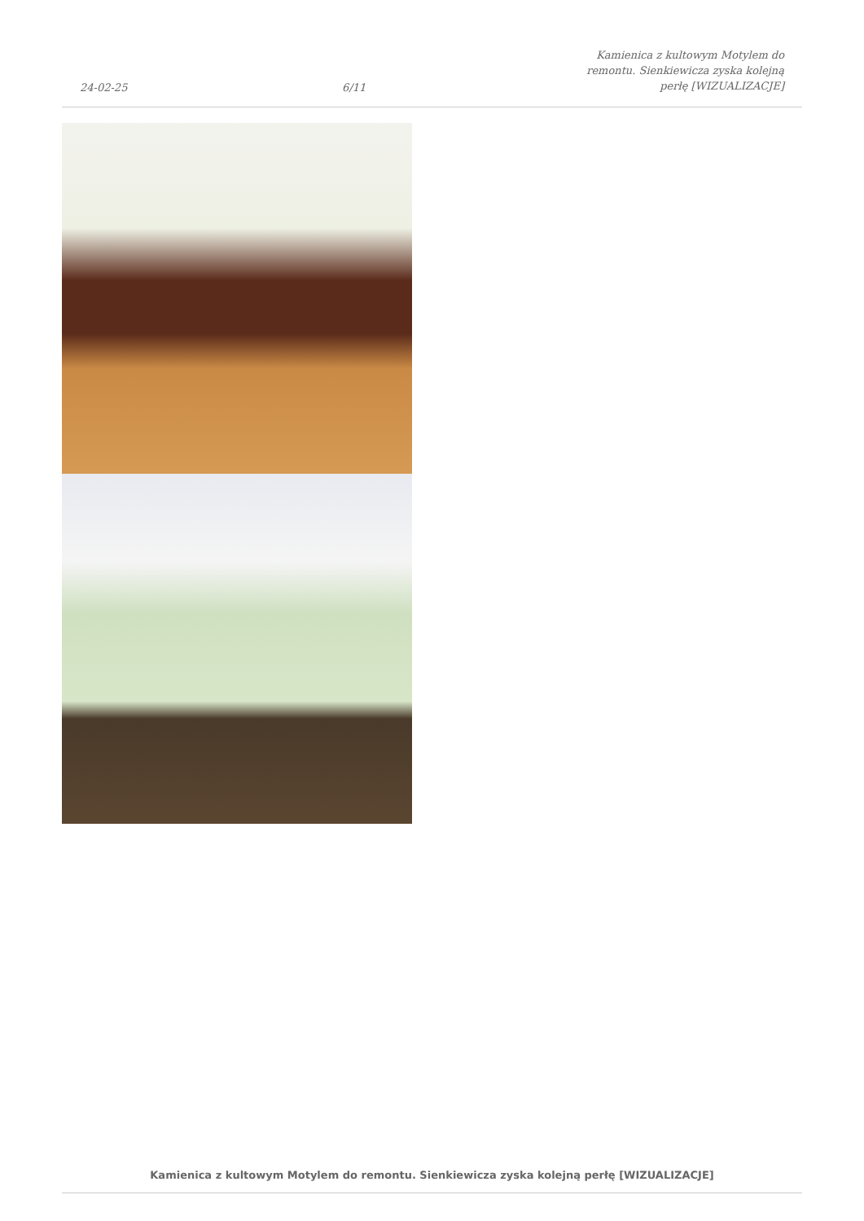24-02-25 6/11 Kamienica z kultowym Motylem do remontu. Sienkiewicza zyska kolejną perłę [WIZUALIZACJE]
Kamienica z kultowym Motylem do remontu. Sienkiewicza zyska kolejną perłę [WIZUALIZACJE]